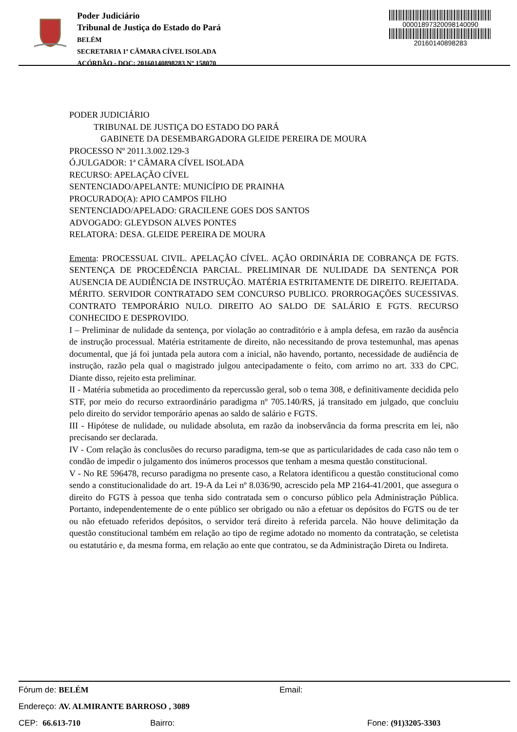Poder Judiciário
Tribunal de Justiça do Estado do Pará
BELÉM
SECRETARIA 1ª CÂMARA CÍVEL ISOLADA
ACÓRDÃO - DOC: 20160140898283 Nº 158070
00001897320098140090
20160140898283
PODER JUDICIÁRIO
TRIBUNAL DE JUSTIÇA DO ESTADO DO PARÁ
GABINETE DA DESEMBARGADORA GLEIDE PEREIRA DE MOURA
PROCESSO Nº 2011.3.002.129-3
Ó.JULGADOR: 1ª CÂMARA CÍVEL ISOLADA
RECURSO: APELAÇÃO CÍVEL
SENTENCIADO/APELANTE: MUNICÍPIO DE PRAINHA
PROCURADO(A): APIO CAMPOS FILHO
SENTENCIADO/APELADO: GRACILENE GOES DOS SANTOS
ADVOGADO: GLEYDSON ALVES PONTES
RELATORA: DESA. GLEIDE PEREIRA DE MOURA
Ementa: PROCESSUAL CIVIL. APELAÇÃO CÍVEL. AÇÃO ORDINÁRIA DE COBRANÇA DE FGTS. SENTENÇA DE PROCEDÊNCIA PARCIAL. PRELIMINAR DE NULIDADE DA SENTENÇA POR AUSENCIA DE AUDIÊNCIA DE INSTRUÇÃO. MATÉRIA ESTRITAMENTE DE DIREITO. REJEITADA. MÉRITO. SERVIDOR CONTRATADO SEM CONCURSO PUBLICO. PRORROGAÇÕES SUCESSIVAS. CONTRATO TEMPORÁRIO NULO. DIREITO AO SALDO DE SALÁRIO E FGTS. RECURSO CONHECIDO E DESPROVIDO.
I – Preliminar de nulidade da sentença, por violação ao contraditório e à ampla defesa, em razão da ausência de instrução processual. Matéria estritamente de direito, não necessitando de prova testemunhal, mas apenas documental, que já foi juntada pela autora com a inicial, não havendo, portanto, necessidade de audiência de instrução, razão pela qual o magistrado julgou antecipadamente o feito, com arrimo no art. 333 do CPC. Diante disso, rejeito esta preliminar.
II - Matéria submetida ao procedimento da repercussão geral, sob o tema 308, e definitivamente decidida pelo STF, por meio do recurso extraordinário paradigma nº 705.140/RS, já transitado em julgado, que concluiu pelo direito do servidor temporário apenas ao saldo de salário e FGTS.
III - Hipótese de nulidade, ou nulidade absoluta, em razão da inobservância da forma prescrita em lei, não precisando ser declarada.
IV - Com relação às conclusões do recurso paradigma, tem-se que as particularidades de cada caso não tem o condão de impedir o julgamento dos inúmeros processos que tenham a mesma questão constitucional.
V - No RE 596478, recurso paradigma no presente caso, a Relatora identificou a questão constitucional como sendo a constitucionalidade do art. 19-A da Lei nº 8.036/90, acrescido pela MP 2164-41/2001, que assegura o direito do FGTS à pessoa que tenha sido contratada sem o concurso público pela Administração Pública. Portanto, independentemente de o ente público ser obrigado ou não a efetuar os depósitos do FGTS ou de ter ou não efetuado referidos depósitos, o servidor terá direito à referida parcela. Não houve delimitação da questão constitucional também em relação ao tipo de regime adotado no momento da contratação, se celetista ou estatutário e, da mesma forma, em relação ao ente que contratou, se da Administração Direta ou Indireta.
Fórum de: BELÉM Email:
Endereço: AV. ALMIRANTE BARROSO , 3089
CEP: 66.613-710 Bairro: Fone: (91)3205-3303